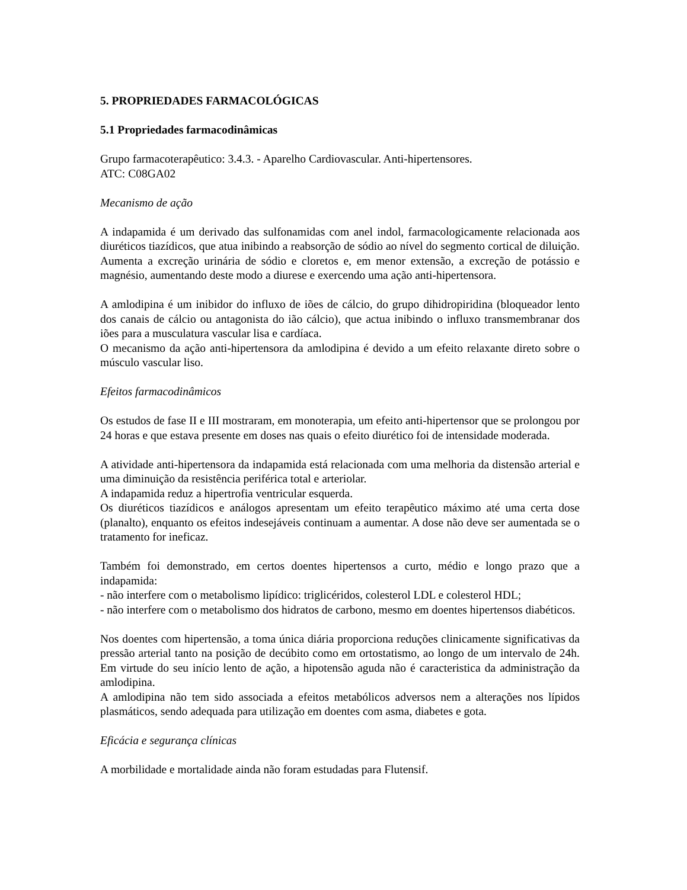5. PROPRIEDADES FARMACOLÓGICAS
5.1 Propriedades farmacodinâmicas
Grupo farmacoterapêutico: 3.4.3. - Aparelho Cardiovascular. Anti-hipertensores.
ATC: C08GA02
Mecanismo de ação
A indapamida é um derivado das sulfonamidas com anel indol, farmacologicamente relacionada aos diuréticos tiazídicos, que atua inibindo a reabsorção de sódio ao nível do segmento cortical de diluição. Aumenta a excreção urinária de sódio e cloretos e, em menor extensão, a excreção de potássio e magnésio, aumentando deste modo a diurese e exercendo uma ação anti-hipertensora.
A amlodipina é um inibidor do influxo de iões de cálcio, do grupo dihidropiridina (bloqueador lento dos canais de cálcio ou antagonista do ião cálcio), que actua inibindo o influxo transmembranar dos iões para a musculatura vascular lisa e cardíaca.
O mecanismo da ação anti-hipertensora da amlodipina é devido a um efeito relaxante direto sobre o músculo vascular liso.
Efeitos farmacodinâmicos
Os estudos de fase II e III mostraram, em monoterapia, um efeito anti-hipertensor que se prolongou por 24 horas e que estava presente em doses nas quais o efeito diurético foi de intensidade moderada.
A atividade anti-hipertensora da indapamida está relacionada com uma melhoria da distensão arterial e uma diminuição da resistência periférica total e arteriolar.
A indapamida reduz a hipertrofia ventricular esquerda.
Os diuréticos tiazídicos e análogos apresentam um efeito terapêutico máximo até uma certa dose (planalto), enquanto os efeitos indesejáveis continuam a aumentar. A dose não deve ser aumentada se o tratamento for ineficaz.
Também foi demonstrado, em certos doentes hipertensos a curto, médio e longo prazo que a indapamida:
- não interfere com o metabolismo lipídico: triglicéridos, colesterol LDL e colesterol HDL;
- não interfere com o metabolismo dos hidratos de carbono, mesmo em doentes hipertensos diabéticos.
Nos doentes com hipertensão, a toma única diária proporciona reduções clinicamente significativas da pressão arterial tanto na posição de decúbito como em ortostatismo, ao longo de um intervalo de 24h. Em virtude do seu início lento de ação, a hipotensão aguda não é caracteristica da administração da amlodipina.
A amlodipina não tem sido associada a efeitos metabólicos adversos nem a alterações nos lípidos plasmáticos, sendo adequada para utilização em doentes com asma, diabetes e gota.
Eficácia e segurança clínicas
A morbilidade e mortalidade ainda não foram estudadas para Flutensif.